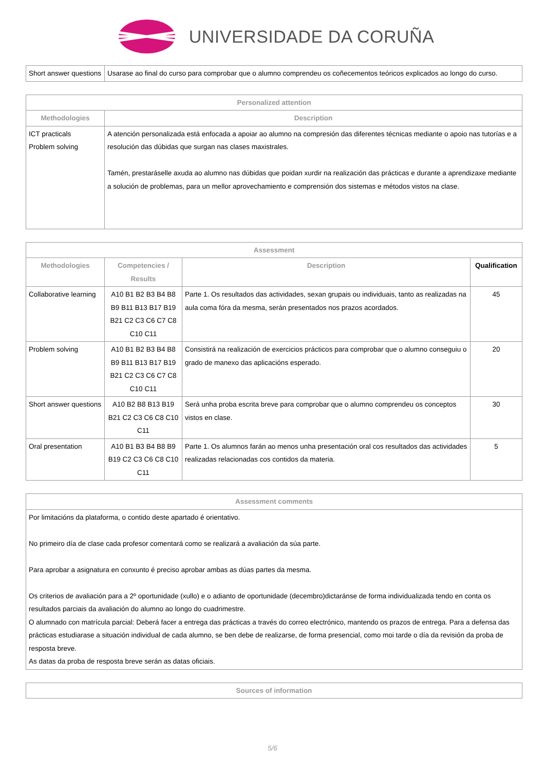UNIVERSIDADE DA CORUÑA
| Short answer questions | Usarase ao final do curso para comprobar que o alumno comprendeu os coñecementos teóricos explicados ao longo do curso. |
| Personalized attention | |
| --- | --- |
| Methodologies | Description |
| ICT practicals Problem solving | A atención personalizada está enfocada a apoiar ao alumno na compresión das diferentes técnicas mediante o apoio nas tutorías e a resolución das dúbidas que surgan nas clases maxistrales. Tamén, prestaráselle axuda ao alumno nas dúbidas que poidan xurdir na realización das prácticas e durante a aprendizaxe mediante a solución de problemas, para un mellor aprovechamiento e comprensión dos sistemas e métodos vistos na clase. |
| Assessment | | | |
| --- | --- | --- | --- |
| Methodologies | Competencies / Results | Description | Qualification |
| Collaborative learning | A10 B1 B2 B3 B4 B8 B9 B11 B13 B17 B19 B21 C2 C3 C6 C7 C8 C10 C11 | Parte 1. Os resultados das actividades, sexan grupais ou individuais, tanto as realizadas na aula coma fóra da mesma, serán presentados nos prazos acordados. | 45 |
| Problem solving | A10 B1 B2 B3 B4 B8 B9 B11 B13 B17 B19 B21 C2 C3 C6 C7 C8 C10 C11 | Consistirá na realización de exercicios prácticos para comprobar que o alumno conseguiu o grado de manexo das aplicacións esperado. | 20 |
| Short answer questions | A10 B2 B8 B13 B19 B21 C2 C3 C6 C8 C10 C11 | Será unha proba escrita breve para comprobar que o alumno comprendeu os conceptos vistos en clase. | 30 |
| Oral presentation | A10 B1 B3 B4 B8 B9 B19 C2 C3 C6 C8 C10 C11 | Parte 1. Os alumnos farán ao menos unha presentación oral cos resultados das actividades realizadas relacionadas cos contidos da materia. | 5 |
| Assessment comments |
| --- |
| Por limitacións da plataforma, o contido deste apartado é orientativo. No primeiro día de clase cada profesor comentará como se realizará a avaliación da súa parte. Para aprobar a asignatura en conxunto é preciso aprobar ambas as dúas partes da mesma. Os criterios de avaliación para a 2º oportunidade (xullo) e o adianto de oportunidade (decembro)dictaránse de forma individualizada tendo en conta os resultados parciais da avaliación do alumno ao longo do cuadrimestre. O alumnado con matrícula parcial: Deberá facer a entrega das prácticas a través do correo electrónico, mantendo os prazos de entrega. Para a defensa das prácticas estudiarase a situación individual de cada alumno, se ben debe de realizarse, de forma presencial, como moi tarde o día da revisión da proba de resposta breve. As datas da proba de resposta breve serán as datas oficiais. |
| Sources of information |
| --- |
5/6